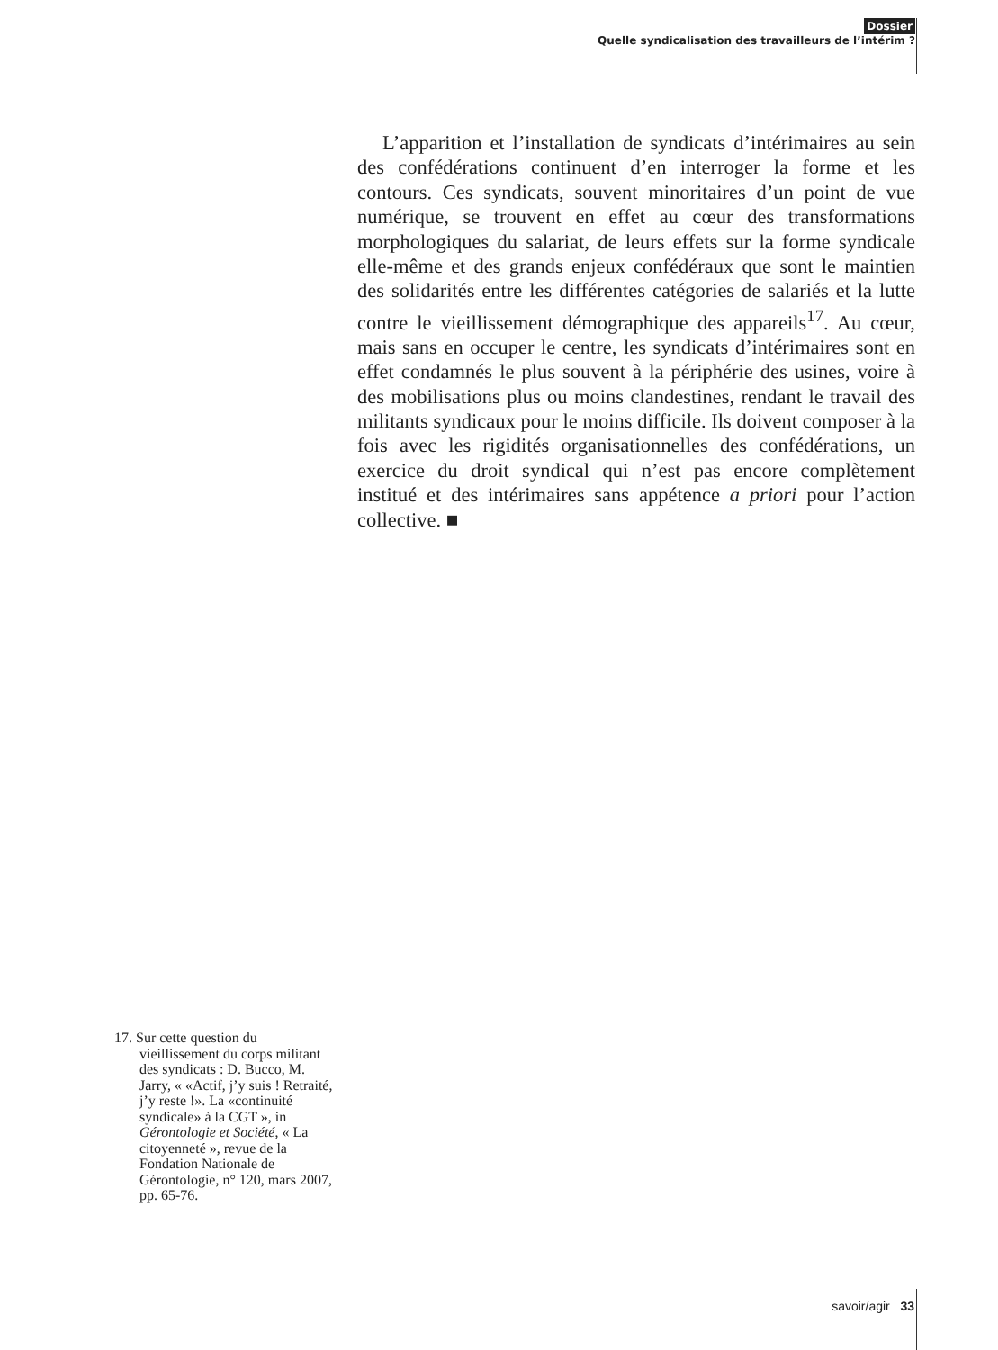Dossier
Quelle syndicalisation des travailleurs de l’intérim ?
L’apparition et l’installation de syndicats d’intérimaires au sein des confédérations continuent d’en interroger la forme et les contours. Ces syndicats, souvent minoritaires d’un point de vue numérique, se trouvent en effet au cœur des transformations morphologiques du salariat, de leurs effets sur la forme syndicale elle-même et des grands enjeux confédéraux que sont le maintien des solidarités entre les différentes catégories de salariés et la lutte contre le vieillissement démographique des appareils<sup>17</sup>. Au cœur, mais sans en occuper le centre, les syndicats d’intérimaires sont en effet condamnés le plus souvent à la périphérie des usines, voire à des mobilisations plus ou moins clandestines, rendant le travail des militants syndicaux pour le moins difficile. Ils doivent composer à la fois avec les rigidités organisationnelles des confédérations, un exercice du droit syndical qui n’est pas encore complètement institué et des intérimaires sans appétence a priori pour l’action collective. ■
17. Sur cette question du vieillissement du corps militant des syndicats : D. Bucco, M. Jarry, « «Actif, j’y suis ! Retraité, j’y reste !». La «continuité syndicale» à la CGT », in Gérontologie et Société, « La citoyenneté », revue de la Fondation Nationale de Gérontologie, n° 120, mars 2007, pp. 65-76.
savoir/agir 33